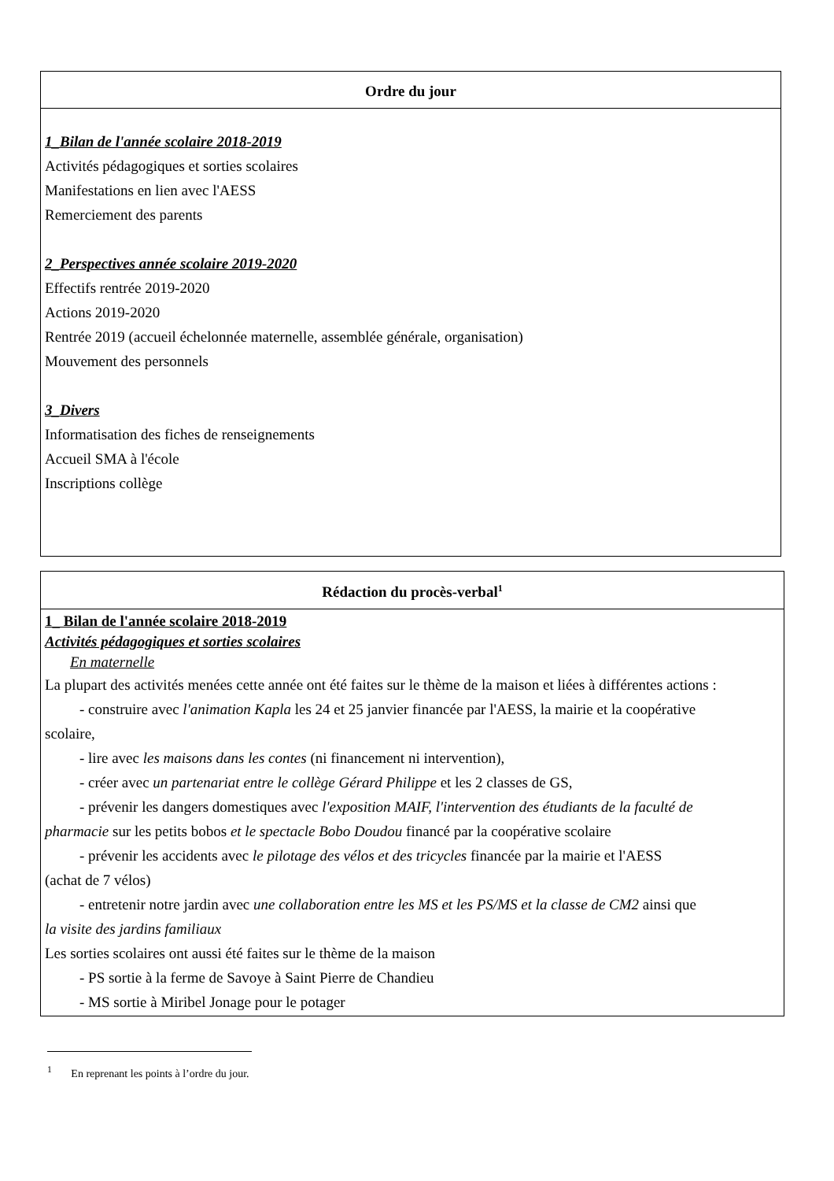| Ordre du jour |
| --- |
| 1_Bilan de l'année scolaire 2018-2019 Activités pédagogiques et sorties scolaires Manifestations en lien avec l'AESS Remerciement des parents 2_Perspectives année scolaire 2019-2020 Effectifs rentrée 2019-2020 Actions 2019-2020 Rentrée 2019 (accueil échelonnée maternelle, assemblée générale, organisation) Mouvement des personnels 3_Divers Informatisation des fiches de renseignements Accueil SMA à l'école Inscriptions collège |
| Rédaction du procès-verbal<sup>1</sup> |
| --- |
| 1_ Bilan de l'année scolaire 2018-2019 Activités pédagogiques et sorties scolaires En maternelle La plupart des activités menées cette année ont été faites sur le thème de la maison et liées à différentes actions : - construire avec l'animation Kapla les 24 et 25 janvier financée par l'AESS, la mairie et la coopérative scolaire, - lire avec les maisons dans les contes (ni financement ni intervention), - créer avec un partenariat entre le collège Gérard Philippe et les 2 classes de GS, - prévenir les dangers domestiques avec l'exposition MAIF, l'intervention des étudiants de la faculté de pharmacie sur les petits bobos et le spectacle Bobo Doudou financé par la coopérative scolaire - prévenir les accidents avec le pilotage des vélos et des tricycles financée par la mairie et l'AESS (achat de 7 vélos) - entretenir notre jardin avec une collaboration entre les MS et les PS/MS et la classe de CM2 ainsi que la visite des jardins familiaux Les sorties scolaires ont aussi été faites sur le thème de la maison - PS sortie à la ferme de Savoye à Saint Pierre de Chandieu - MS sortie à Miribel Jonage pour le potager |
<sup>1</sup> En reprenant les points à l’ordre du jour.